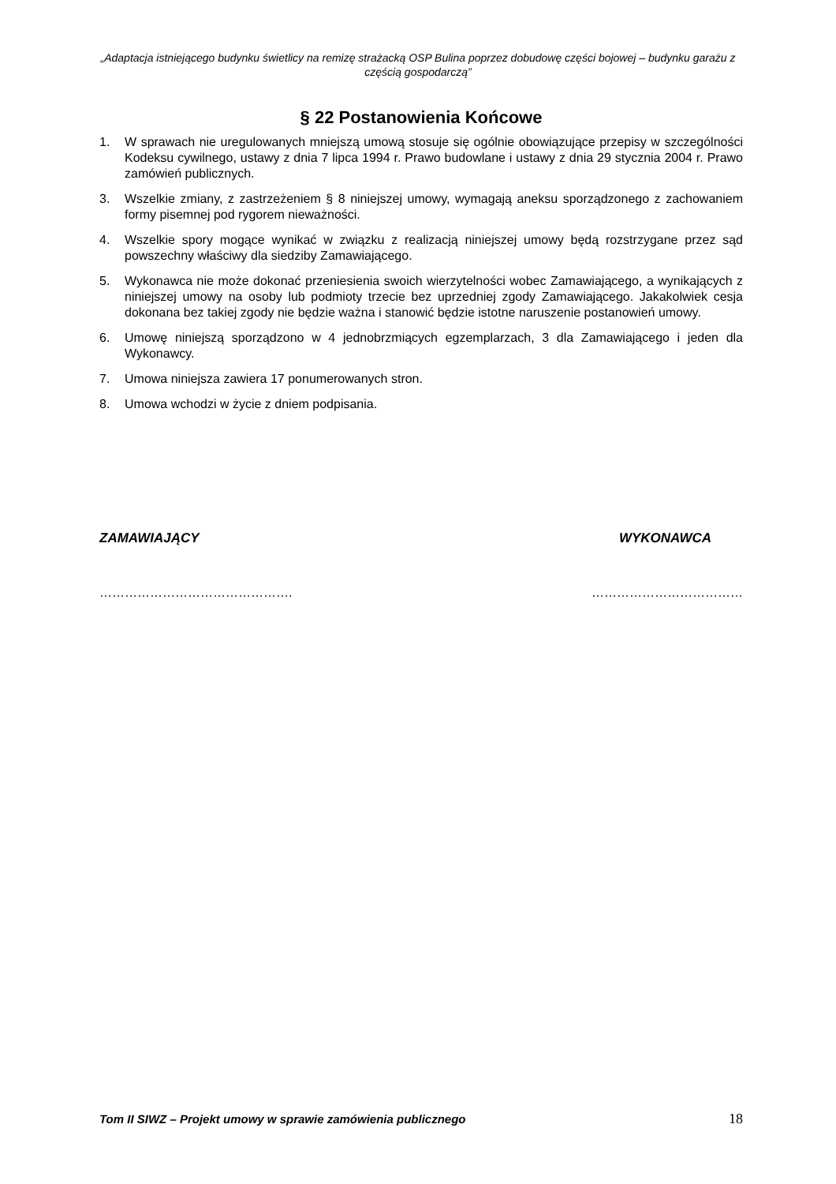„Adaptacja istniejącego budynku świetlicy na remizę strażacką OSP Bulina poprzez dobudowę części bojowej – budynku garażu z częścią gospodarczą”
§ 22 Postanowienia Końcowe
1. W sprawach nie uregulowanych mniejszą umową stosuje się ogólnie obowiązujące przepisy w szczególności Kodeksu cywilnego, ustawy z dnia 7 lipca 1994 r. Prawo budowlane i ustawy z dnia 29 stycznia 2004 r. Prawo zamówień publicznych.
3. Wszelkie zmiany, z zastrzeżeniem § 8 niniejszej umowy, wymagają aneksu sporządzonego z zachowaniem formy pisemnej pod rygorem nieważności.
4. Wszelkie spory mogące wynikać w związku z realizacją niniejszej umowy będą rozstrzygane przez sąd powszechny właściwy dla siedziby Zamawiającego.
5. Wykonawca nie może dokonać przeniesienia swoich wierzytelności wobec Zamawiającego, a wynikających z niniejszej umowy na osoby lub podmioty trzecie bez uprzedniej zgody Zamawiającego. Jakakolwiek cesja dokonana bez takiej zgody nie będzie ważna i stanowić będzie istotne naruszenie postanowień umowy.
6. Umowę niniejszą sporządzono w 4 jednobrzmiących egzemplarzach, 3 dla Zamawiającego i jeden dla Wykonawcy.
7. Umowa niniejsza zawiera 17 ponumerowanych stron.
8. Umowa wchodzi w życie z dniem podpisania.
ZAMAWIAJĄCY WYKONAWCA
………………………………………. ………………………………
Tom II SIWZ – Projekt umowy w sprawie zamówienia publicznego 18